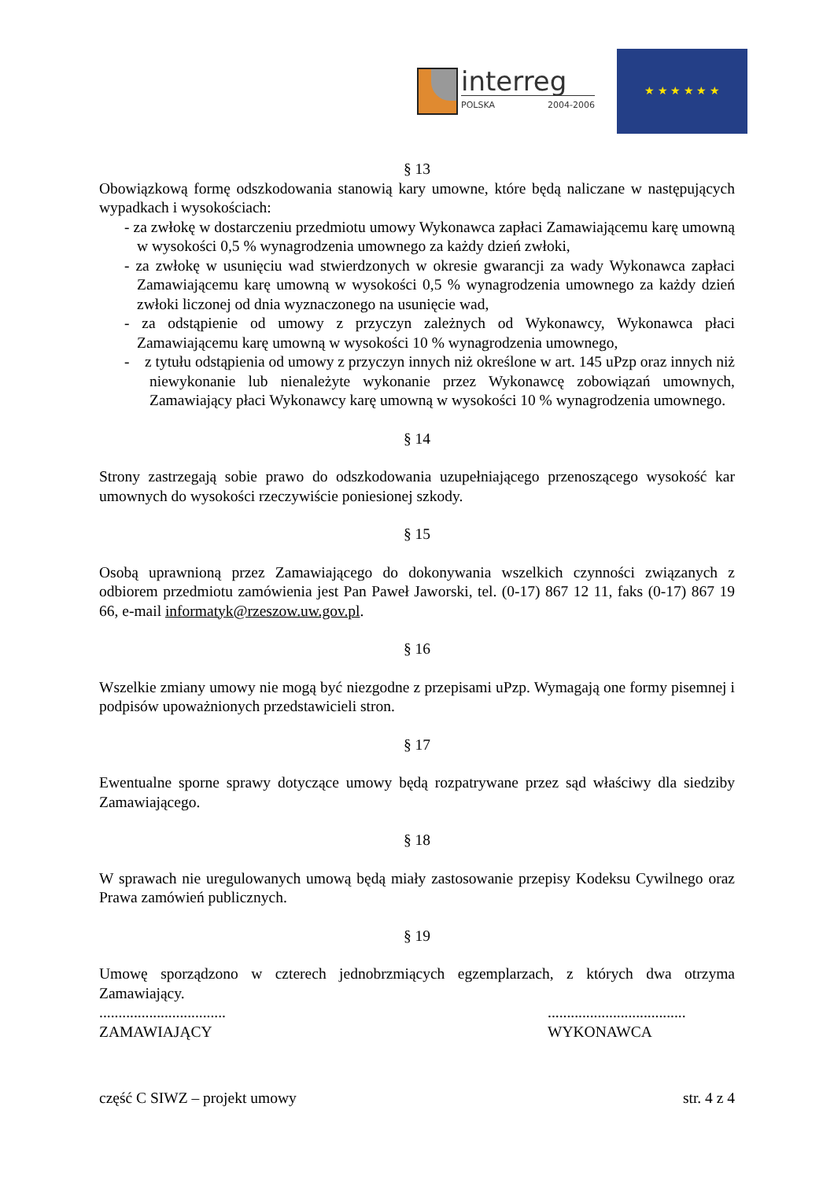interreg
POLSKA 2004-2006
★ ★ ★ ★ ★ ★
§ 13
Obowiązkową formę odszkodowania stanowią kary umowne, które będą naliczane w następujących wypadkach i wysokościach:
- za zwłokę w dostarczeniu przedmiotu umowy Wykonawca zapłaci Zamawiającemu karę umowną w wysokości 0,5 % wynagrodzenia umownego za każdy dzień zwłoki,
- za zwłokę w usunięciu wad stwierdzonych w okresie gwarancji za wady Wykonawca zapłaci Zamawiającemu karę umowną w wysokości 0,5 % wynagrodzenia umownego za każdy dzień zwłoki liczonej od dnia wyznaczonego na usunięcie wad,
- za odstąpienie od umowy z przyczyn zależnych od Wykonawcy, Wykonawca płaci Zamawiającemu karę umowną w wysokości 10 % wynagrodzenia umownego,
- z tytułu odstąpienia od umowy z przyczyn innych niż określone w art. 145 uPzp oraz innych niż niewykonanie lub nienależyte wykonanie przez Wykonawcę zobowiązań umownych, Zamawiający płaci Wykonawcy karę umowną w wysokości 10 % wynagrodzenia umownego.
§ 14
Strony zastrzegają sobie prawo do odszkodowania uzupełniającego przenoszącego wysokość kar umownych do wysokości rzeczywiście poniesionej szkody.
§ 15
Osobą uprawnioną przez Zamawiającego do dokonywania wszelkich czynności związanych z odbiorem przedmiotu zamówienia jest Pan Paweł Jaworski, tel. (0-17) 867 12 11, faks (0-17) 867 19 66, e-mail informatyk@rzeszow.uw.gov.pl.
§ 16
Wszelkie zmiany umowy nie mogą być niezgodne z przepisami uPzp. Wymagają one formy pisemnej i podpisów upoważnionych przedstawicieli stron.
§ 17
Ewentualne sporne sprawy dotyczące umowy będą rozpatrywane przez sąd właściwy dla siedziby Zamawiającego.
§ 18
W sprawach nie uregulowanych umową będą miały zastosowanie przepisy Kodeksu Cywilnego oraz Prawa zamówień publicznych.
§ 19
Umowę sporządzono w czterech jednobrzmiących egzemplarzach, z których dwa otrzyma Zamawiający.
.................................
ZAMAWIAJĄCY
....................................
WYKONAWCA
część C SIWZ – projekt umowy str. 4 z 4